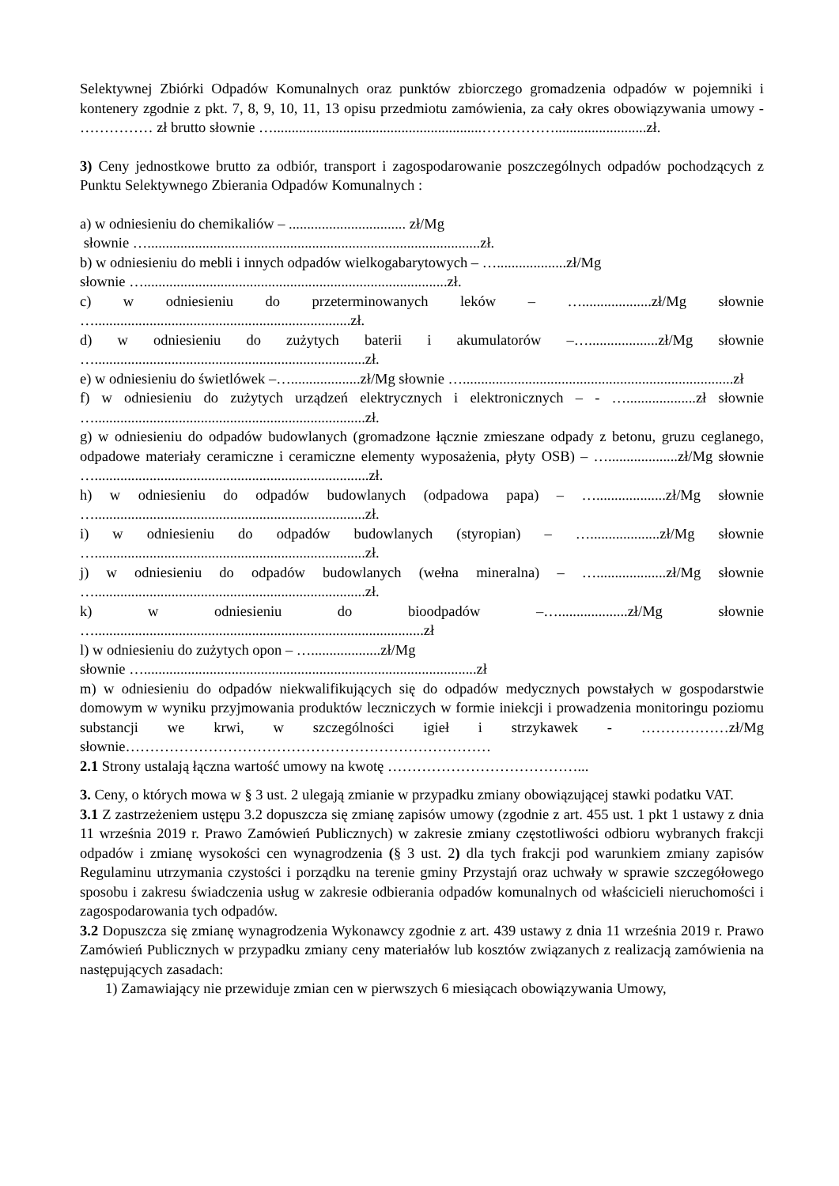Selektywnej Zbiórki Odpadów Komunalnych oraz punktów zbiorczego gromadzenia odpadów w pojemniki i kontenery zgodnie z pkt. 7, 8, 9, 10, 11, 13 opisu przedmiotu zamówienia, za cały okres obowiązywania umowy - …………… zł brutto słownie ….........................................................…………….........................zł.
3) Ceny jednostkowe brutto za odbiór, transport i zagospodarowanie poszczególnych odpadów pochodzących z Punktu Selektywnego Zbierania Odpadów Komunalnych :
a) w odniesieniu do chemikaliów – ................................ zł/Mg
słownie …...........................................................................................zł.
b) w odniesieniu do mebli i innych odpadów wielkogabarytowych – …...................zł/Mg
słownie …...................................................................................zł.
c) w odniesieniu do przeterminowanych leków – …...................zł/Mg słownie …......................................................................zł.
d) w odniesieniu do zużytych baterii i akumulatorów –…...................zł/Mg słownie …..........................................................................zł.
e) w odniesieniu do świetlówek –…...................zł/Mg słownie …..........................................................................zł
f) w odniesieniu do zużytych urządzeń elektrycznych i elektronicznych – - …...................zł słownie …..........................................................................zł.
g) w odniesieniu do odpadów budowlanych (gromadzone łącznie zmieszane odpady z betonu, gruzu ceglanego, odpadowe materiały ceramiczne i ceramiczne elementy wyposażenia, płyty OSB) – …...................zł/Mg słownie …...........................................................................zł.
h) w odniesieniu do odpadów budowlanych (odpadowa papa) – …...................zł/Mg słownie …..........................................................................zł.
i) w odniesieniu do odpadów budowlanych (styropian) – …...................zł/Mg słownie …..........................................................................zł.
j) w odniesieniu do odpadów budowlanych (wełna mineralna) – …...................zł/Mg słownie …..........................................................................zł.
k) w odniesieniu do bioodpadów –…...................zł/Mg słownie …..........................................................................................zł
l) w odniesieniu do zużytych opon – …...................zł/Mg
słownie …...........................................................................................zł
m) w odniesieniu do odpadów niekwalifikujących się do odpadów medycznych powstałych w gospodarstwie domowym w wyniku przyjmowania produktów leczniczych w formie iniekcji i prowadzenia monitoringu poziomu substancji we krwi, w szczególności igieł i strzykawek - ………………zł/Mg słownie…………………………………………………………………
2.1 Strony ustalają łączna wartość umowy na kwotę …………………………………...
3. Ceny, o których mowa w § 3 ust. 2 ulegają zmianie w przypadku zmiany obowiązującej stawki podatku VAT.
3.1 Z zastrzeżeniem ustępu 3.2 dopuszcza się zmianę zapisów umowy (zgodnie z art. 455 ust. 1 pkt 1 ustawy z dnia 11 września 2019 r. Prawo Zamówień Publicznych) w zakresie zmiany częstotliwości odbioru wybranych frakcji odpadów i zmianę wysokości cen wynagrodzenia (§ 3 ust. 2) dla tych frakcji pod warunkiem zmiany zapisów Regulaminu utrzymania czystości i porządku na terenie gminy Przystajń oraz uchwały w sprawie szczegółowego sposobu i zakresu świadczenia usług w zakresie odbierania odpadów komunalnych od właścicieli nieruchomości i zagospodarowania tych odpadów.
3.2 Dopuszcza się zmianę wynagrodzenia Wykonawcy zgodnie z art. 439 ustawy z dnia 11 września 2019 r. Prawo Zamówień Publicznych w przypadku zmiany ceny materiałów lub kosztów związanych z realizacją zamówienia na następujących zasadach:
1) Zamawiający nie przewiduje zmian cen w pierwszych 6 miesiącach obowiązywania Umowy,